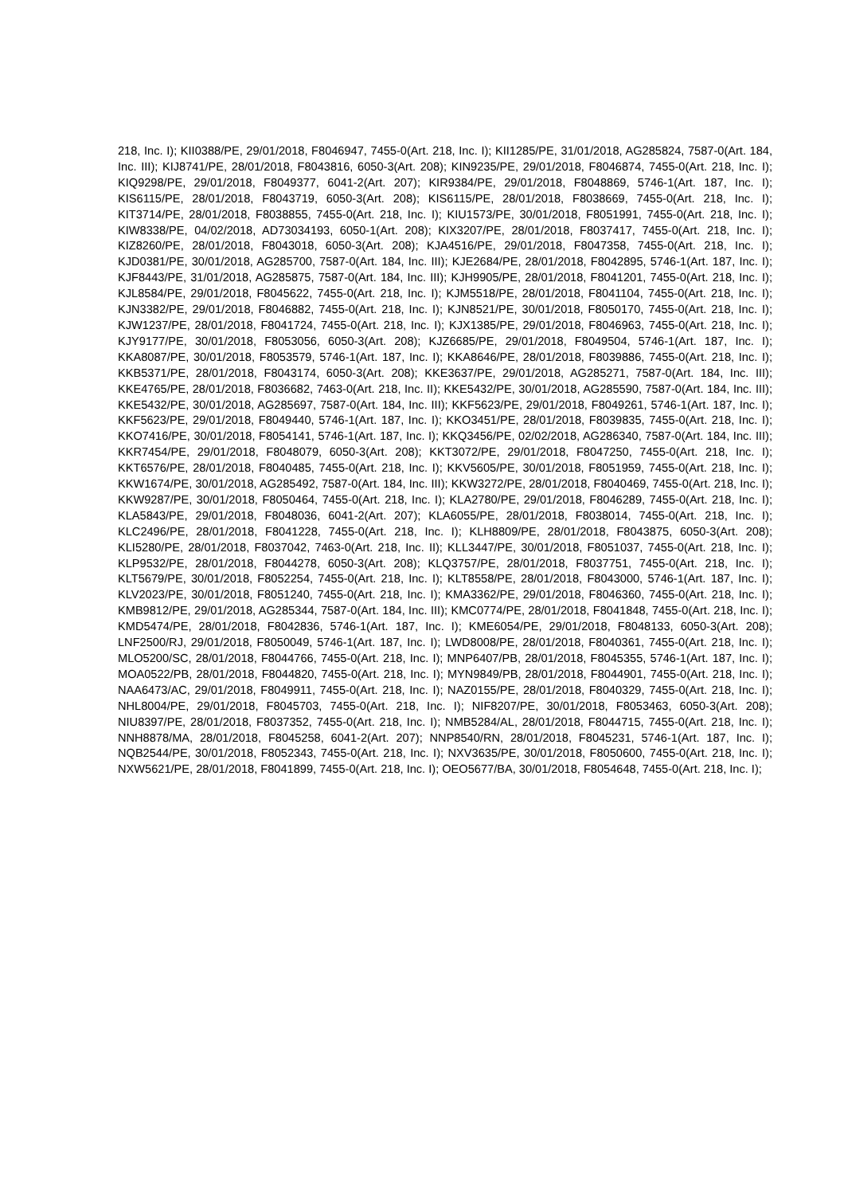218, Inc. I); KII0388/PE, 29/01/2018, F8046947, 7455-0(Art. 218, Inc. I); KII1285/PE, 31/01/2018, AG285824, 7587-0(Art. 184, Inc. III); KIJ8741/PE, 28/01/2018, F8043816, 6050-3(Art. 208); KIN9235/PE, 29/01/2018, F8046874, 7455-0(Art. 218, Inc. I); KIQ9298/PE, 29/01/2018, F8049377, 6041-2(Art. 207); KIR9384/PE, 29/01/2018, F8048869, 5746-1(Art. 187, Inc. I); KIS6115/PE, 28/01/2018, F8043719, 6050-3(Art. 208); KIS6115/PE, 28/01/2018, F8038669, 7455-0(Art. 218, Inc. I); KIT3714/PE, 28/01/2018, F8038855, 7455-0(Art. 218, Inc. I); KIU1573/PE, 30/01/2018, F8051991, 7455-0(Art. 218, Inc. I); KIW8338/PE, 04/02/2018, AD73034193, 6050-1(Art. 208); KIX3207/PE, 28/01/2018, F8037417, 7455-0(Art. 218, Inc. I); KIZ8260/PE, 28/01/2018, F8043018, 6050-3(Art. 208); KJA4516/PE, 29/01/2018, F8047358, 7455-0(Art. 218, Inc. I); KJD0381/PE, 30/01/2018, AG285700, 7587-0(Art. 184, Inc. III); KJE2684/PE, 28/01/2018, F8042895, 5746-1(Art. 187, Inc. I); KJF8443/PE, 31/01/2018, AG285875, 7587-0(Art. 184, Inc. III); KJH9905/PE, 28/01/2018, F8041201, 7455-0(Art. 218, Inc. I); KJL8584/PE, 29/01/2018, F8045622, 7455-0(Art. 218, Inc. I); KJM5518/PE, 28/01/2018, F8041104, 7455-0(Art. 218, Inc. I); KJN3382/PE, 29/01/2018, F8046882, 7455-0(Art. 218, Inc. I); KJN8521/PE, 30/01/2018, F8050170, 7455-0(Art. 218, Inc. I); KJW1237/PE, 28/01/2018, F8041724, 7455-0(Art. 218, Inc. I); KJX1385/PE, 29/01/2018, F8046963, 7455-0(Art. 218, Inc. I); KJY9177/PE, 30/01/2018, F8053056, 6050-3(Art. 208); KJZ6685/PE, 29/01/2018, F8049504, 5746-1(Art. 187, Inc. I); KKA8087/PE, 30/01/2018, F8053579, 5746-1(Art. 187, Inc. I); KKA8646/PE, 28/01/2018, F8039886, 7455-0(Art. 218, Inc. I); KKB5371/PE, 28/01/2018, F8043174, 6050-3(Art. 208); KKE3637/PE, 29/01/2018, AG285271, 7587-0(Art. 184, Inc. III); KKE4765/PE, 28/01/2018, F8036682, 7463-0(Art. 218, Inc. II); KKE5432/PE, 30/01/2018, AG285590, 7587-0(Art. 184, Inc. III); KKE5432/PE, 30/01/2018, AG285697, 7587-0(Art. 184, Inc. III); KKF5623/PE, 29/01/2018, F8049261, 5746-1(Art. 187, Inc. I); KKF5623/PE, 29/01/2018, F8049440, 5746-1(Art. 187, Inc. I); KKO3451/PE, 28/01/2018, F8039835, 7455-0(Art. 218, Inc. I); KKO7416/PE, 30/01/2018, F8054141, 5746-1(Art. 187, Inc. I); KKQ3456/PE, 02/02/2018, AG286340, 7587-0(Art. 184, Inc. III); KKR7454/PE, 29/01/2018, F8048079, 6050-3(Art. 208); KKT3072/PE, 29/01/2018, F8047250, 7455-0(Art. 218, Inc. I); KKT6576/PE, 28/01/2018, F8040485, 7455-0(Art. 218, Inc. I); KKV5605/PE, 30/01/2018, F8051959, 7455-0(Art. 218, Inc. I); KKW1674/PE, 30/01/2018, AG285492, 7587-0(Art. 184, Inc. III); KKW3272/PE, 28/01/2018, F8040469, 7455-0(Art. 218, Inc. I); KKW9287/PE, 30/01/2018, F8050464, 7455-0(Art. 218, Inc. I); KLA2780/PE, 29/01/2018, F8046289, 7455-0(Art. 218, Inc. I); KLA5843/PE, 29/01/2018, F8048036, 6041-2(Art. 207); KLA6055/PE, 28/01/2018, F8038014, 7455-0(Art. 218, Inc. I); KLC2496/PE, 28/01/2018, F8041228, 7455-0(Art. 218, Inc. I); KLH8809/PE, 28/01/2018, F8043875, 6050-3(Art. 208); KLI5280/PE, 28/01/2018, F8037042, 7463-0(Art. 218, Inc. II); KLL3447/PE, 30/01/2018, F8051037, 7455-0(Art. 218, Inc. I); KLP9532/PE, 28/01/2018, F8044278, 6050-3(Art. 208); KLQ3757/PE, 28/01/2018, F8037751, 7455-0(Art. 218, Inc. I); KLT5679/PE, 30/01/2018, F8052254, 7455-0(Art. 218, Inc. I); KLT8558/PE, 28/01/2018, F8043000, 5746-1(Art. 187, Inc. I); KLV2023/PE, 30/01/2018, F8051240, 7455-0(Art. 218, Inc. I); KMA3362/PE, 29/01/2018, F8046360, 7455-0(Art. 218, Inc. I); KMB9812/PE, 29/01/2018, AG285344, 7587-0(Art. 184, Inc. III); KMC0774/PE, 28/01/2018, F8041848, 7455-0(Art. 218, Inc. I); KMD5474/PE, 28/01/2018, F8042836, 5746-1(Art. 187, Inc. I); KME6054/PE, 29/01/2018, F8048133, 6050-3(Art. 208); LNF2500/RJ, 29/01/2018, F8050049, 5746-1(Art. 187, Inc. I); LWD8008/PE, 28/01/2018, F8040361, 7455-0(Art. 218, Inc. I); MLO5200/SC, 28/01/2018, F8044766, 7455-0(Art. 218, Inc. I); MNP6407/PB, 28/01/2018, F8045355, 5746-1(Art. 187, Inc. I); MOA0522/PB, 28/01/2018, F8044820, 7455-0(Art. 218, Inc. I); MYN9849/PB, 28/01/2018, F8044901, 7455-0(Art. 218, Inc. I); NAA6473/AC, 29/01/2018, F8049911, 7455-0(Art. 218, Inc. I); NAZ0155/PE, 28/01/2018, F8040329, 7455-0(Art. 218, Inc. I); NHL8004/PE, 29/01/2018, F8045703, 7455-0(Art. 218, Inc. I); NIF8207/PE, 30/01/2018, F8053463, 6050-3(Art. 208); NIU8397/PE, 28/01/2018, F8037352, 7455-0(Art. 218, Inc. I); NMB5284/AL, 28/01/2018, F8044715, 7455-0(Art. 218, Inc. I); NNH8878/MA, 28/01/2018, F8045258, 6041-2(Art. 207); NNP8540/RN, 28/01/2018, F8045231, 5746-1(Art. 187, Inc. I); NQB2544/PE, 30/01/2018, F8052343, 7455-0(Art. 218, Inc. I); NXV3635/PE, 30/01/2018, F8050600, 7455-0(Art. 218, Inc. I); NXW5621/PE, 28/01/2018, F8041899, 7455-0(Art. 218, Inc. I); OEO5677/BA, 30/01/2018, F8054648, 7455-0(Art. 218, Inc. I);